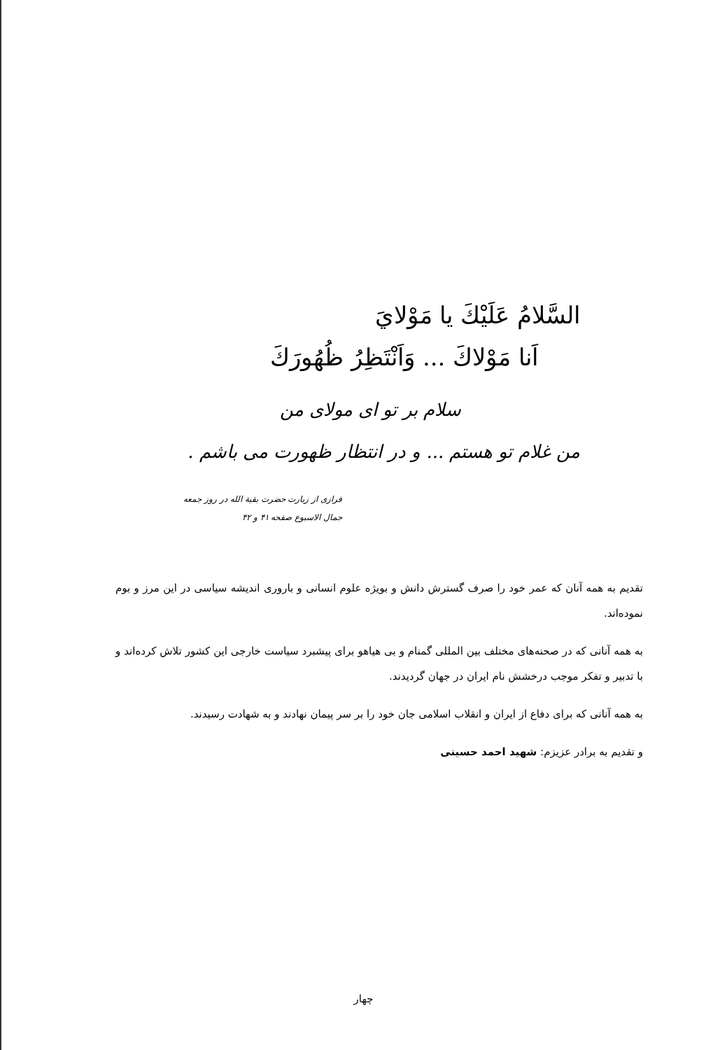السَّلامُ عَلَيْكَ يا مَوْلايَ
اَنا مَوْلاكَ ... وَاَنْتَظِرُ ظُهُورَكَ
سلام بر تو ای مولای من
من غلام تو هستم ... و در انتظار ظهورت می باشم .
فرازی از زیارت حضرت بقیة الله در روز جمعه
جمال الاسبوع صفحه ۴۱ و ۴۲
تقدیم به همه آنان که عمر خود را صرف گسترش دانش و بویژه علوم انسانی و باروری اندیشه سیاسی در این مرز و بوم نموده‌اند.
به همه آنانی که در صحنه‌های مختلف بین المللی گمنام و بی هیاهو برای پیشبرد سیاست خارجی این کشور تلاش کرده‌اند و با تدبیر و تفکر موجب درخشش نام ایران در جهان گردیدند.
به همه آنانی که برای دفاع از ایران و انقلاب اسلامی جان خود را بر سر پیمان نهادند و به شهادت رسیدند.
و تقدیم به برادر عزیزم: شهید احمد حسینی
چهار